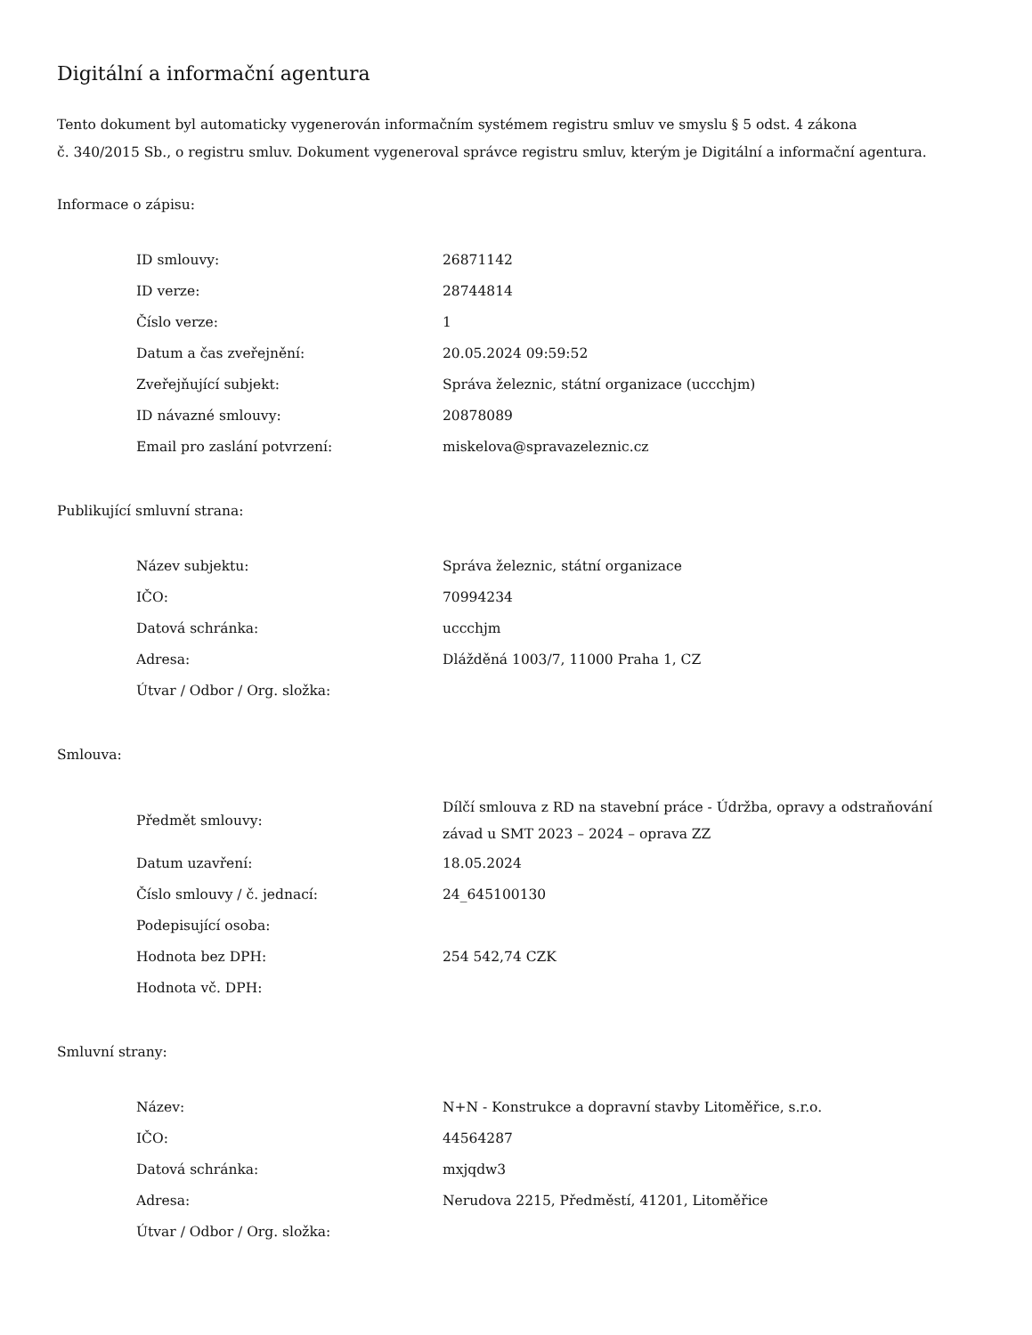Digitální a informační agentura
Tento dokument byl automaticky vygenerován informačním systémem registru smluv ve smyslu § 5 odst. 4 zákona
č. 340/2015 Sb., o registru smluv. Dokument vygeneroval správce registru smluv, kterým je Digitální a informační agentura.
Informace o zápisu:
| ID smlouvy: | 26871142 |
| ID verze: | 28744814 |
| Číslo verze: | 1 |
| Datum a čas zveřejnění: | 20.05.2024 09:59:52 |
| Zveřejňující subjekt: | Správa železnic, státní organizace (uccchjm) |
| ID návazné smlouvy: | 20878089 |
| Email pro zaslání potvrzení: | miskelova@spravazeleznic.cz |
Publikující smluvní strana:
| Název subjektu: | Správa železnic, státní organizace |
| IČO: | 70994234 |
| Datová schránka: | uccchjm |
| Adresa: | Dlážděná 1003/7, 11000 Praha 1, CZ |
| Útvar / Odbor / Org. složka: | |
Smlouva:
| Předmět smlouvy: | Dílčí smlouva z RD na stavební práce - Údržba, opravy a odstraňování závad u SMT 2023 – 2024 – oprava ZZ |
| Datum uzavření: | 18.05.2024 |
| Číslo smlouvy / č. jednací: | 24_645100130 |
| Podepisující osoba: | |
| Hodnota bez DPH: | 254 542,74 CZK |
| Hodnota vč. DPH: | |
Smluvní strany:
| Název: | N+N - Konstrukce a dopravní stavby Litoměřice, s.r.o. |
| IČO: | 44564287 |
| Datová schránka: | mxjqdw3 |
| Adresa: | Nerudova 2215, Předměstí, 41201, Litoměřice |
| Útvar / Odbor / Org. složka: | |